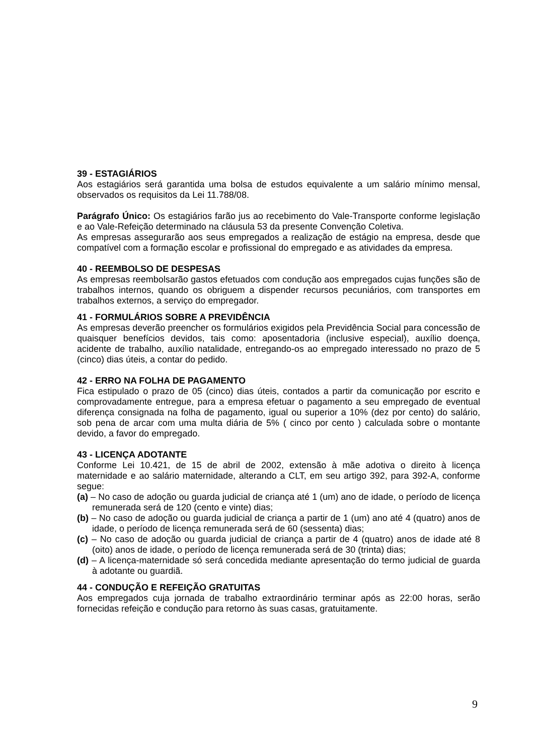39 - ESTAGIÁRIOS
Aos estagiários será garantida uma bolsa de estudos equivalente a um salário mínimo mensal, observados os requisitos da Lei 11.788/08.
Parágrafo Único: Os estagiários farão jus ao recebimento do Vale-Transporte conforme legislação e ao Vale-Refeição determinado na cláusula 53 da presente Convenção Coletiva.
As empresas assegurarão aos seus empregados a realização de estágio na empresa, desde que compatível com a formação escolar e profissional do empregado e as atividades da empresa.
40 - REEMBOLSO DE DESPESAS
As empresas reembolsarão gastos efetuados com condução aos empregados cujas funções são de trabalhos internos, quando os obriguem a dispender recursos pecuniários, com transportes em trabalhos externos, a serviço do empregador.
41 - FORMULÁRIOS SOBRE A PREVIDÊNCIA
As empresas deverão preencher os formulários exigidos pela Previdência Social para concessão de quaisquer benefícios devidos, tais como: aposentadoria (inclusive especial), auxílio doença, acidente de trabalho, auxílio natalidade, entregando-os ao empregado interessado no prazo de 5 (cinco) dias úteis, a contar do pedido.
42 - ERRO NA FOLHA DE PAGAMENTO
Fica estipulado o prazo de 05 (cinco) dias úteis, contados a partir da comunicação por escrito e comprovadamente entregue, para a empresa efetuar o pagamento a seu empregado de eventual diferença consignada na folha de pagamento, igual ou superior a 10% (dez por cento) do salário, sob pena de arcar com uma multa diária de 5% ( cinco por cento ) calculada sobre o montante devido, a favor do empregado.
43 - LICENÇA ADOTANTE
Conforme Lei 10.421, de 15 de abril de 2002, extensão à mãe adotiva o direito à licença maternidade e ao salário maternidade, alterando a CLT, em seu artigo 392, para 392-A, conforme segue:
(a) – No caso de adoção ou guarda judicial de criança até 1 (um) ano de idade, o período de licença remunerada será de 120 (cento e vinte) dias;
(b) – No caso de adoção ou guarda judicial de criança a partir de 1 (um) ano até 4 (quatro) anos de idade, o período de licença remunerada será de 60 (sessenta) dias;
(c) – No caso de adoção ou guarda judicial de criança a partir de 4 (quatro) anos de idade até 8 (oito) anos de idade, o período de licença remunerada será de 30 (trinta) dias;
(d) – A licença-maternidade só será concedida mediante apresentação do termo judicial de guarda à adotante ou guardiã.
44 - CONDUÇÃO E REFEIÇÃO GRATUITAS
Aos empregados cuja jornada de trabalho extraordinário terminar após as 22:00 horas, serão fornecidas refeição e condução para retorno às suas casas, gratuitamente.
9